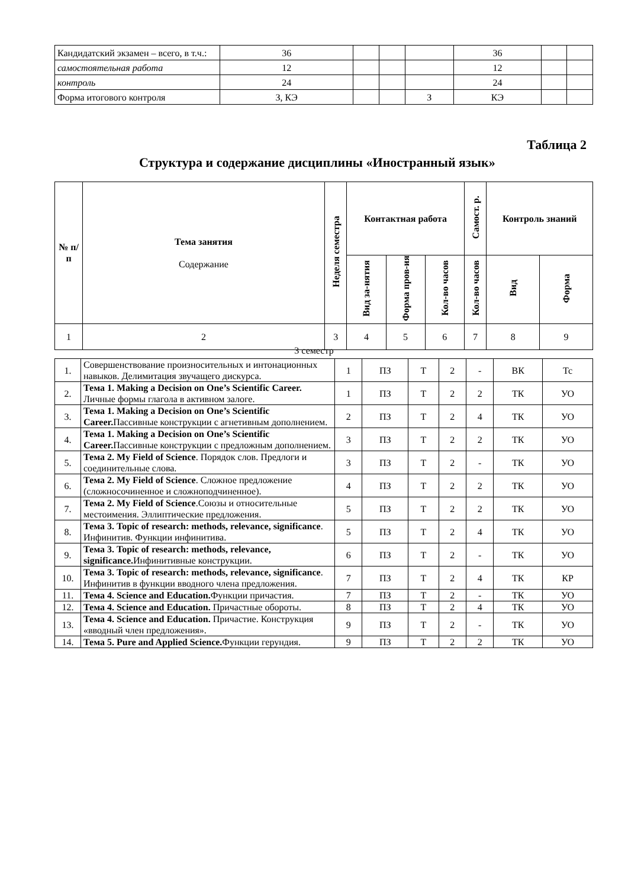| Кандидатский экзамен – всего, в т.ч.: | 36 | | | | 36 | | |
| самостоятельная работа | 12 | | | | 12 | | |
| контроль | 24 | | | | 24 | | |
| Форма итогового контроля | З, КЭ | | | З | КЭ | | |
Таблица 2
Структура и содержание дисциплины «Иностранный язык»
| № п/п | Тема занятия Содержание | Неделя семестра | Контактная работа | | | Самост. р. | Контроль знаний | |
| --- | --- | --- | --- | --- | --- | --- | --- | --- |
| | | | Вид за-нятия | Форма пров-ия | Кол-во часов | Кол-во часов | Вид | Форма |
| 1 | 2 | 3 | 4 | 5 | 6 | 7 | 8 | 9 |
3 семестр
| 1. | Совершенствование произносительных и интонационных навыков. Делимитация звучащего дискурса. | 1 | ПЗ | Т | 2 | - | ВК | Тс |
| 2. | Тема 1. Making a Decision on One’s Scientific Career. Личные формы глагола в активном залоге. | 1 | ПЗ | Т | 2 | 2 | ТК | УО |
| 3. | Тема 1. Making a Decision on One’s Scientific Career. Пассивные конструкции с агнетивным дополнением. | 2 | ПЗ | Т | 2 | 4 | ТК | УО |
| 4. | Тема 1. Making a Decision on One’s Scientific Career. Пассивные конструкции с предложным дополнением. | 3 | ПЗ | Т | 2 | 2 | ТК | УО |
| 5. | Тема 2. My Field of Science . Порядок слов. Предлоги и соединительные слова. | 3 | ПЗ | Т | 2 | - | ТК | УО |
| 6. | Тема 2. My Field of Science . Сложное предложение (сложносочиненное и сложноподчиненное). | 4 | ПЗ | Т | 2 | 2 | ТК | УО |
| 7. | Тема 2. My Field of Science .Союзы и относительные местоимения. Эллиптические предложения. | 5 | ПЗ | Т | 2 | 2 | ТК | УО |
| 8. | Тема 3. Topic of research: methods, relevance, significance . Инфинитив. Функции инфинитива. | 5 | ПЗ | Т | 2 | 4 | ТК | УО |
| 9. | Тема 3. Topic of research: methods, relevance, significance. Инфинитивные конструкции. | 6 | ПЗ | Т | 2 | - | ТК | УО |
| 10. | Тема 3. Topic of research: methods, relevance, significance . Инфинитив в функции вводного члена предложения. | 7 | ПЗ | Т | 2 | 4 | ТК | КР |
| 11. | Тема 4. Science and Education. Функции причастия. | 7 | ПЗ | Т | 2 | - | ТК | УО |
| 12. | Тема 4. Science and Education. Причастные обороты. | 8 | ПЗ | Т | 2 | 4 | ТК | УО |
| 13. | Тема 4. Science and Education. Причастие. Конструкция «вводный член предложения». | 9 | ПЗ | Т | 2 | - | ТК | УО |
| 14. | Тема 5. Pure and Applied Science. Функции герундия. | 9 | ПЗ | Т | 2 | 2 | ТК | УО |